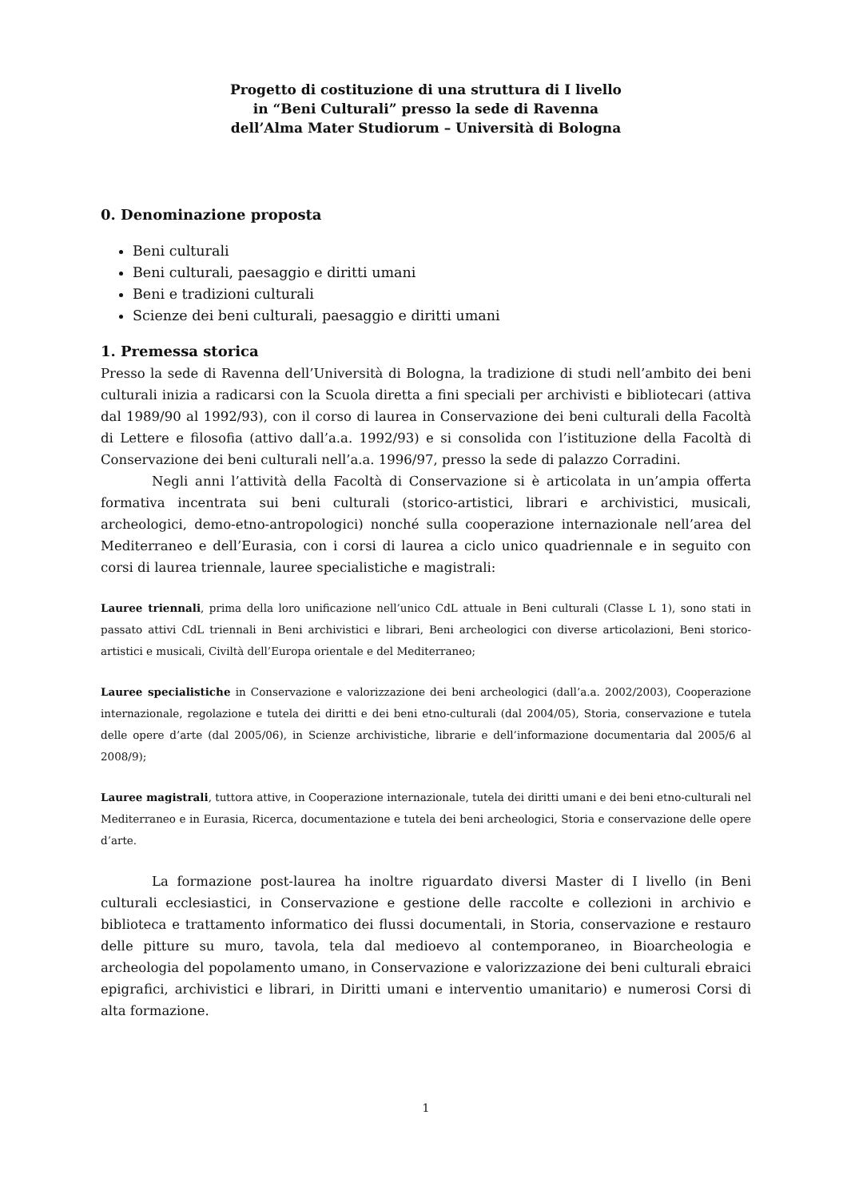Progetto di costituzione di una struttura di I livello
in “Beni Culturali” presso la sede di Ravenna
dell’Alma Mater Studiorum – Università di Bologna
0. Denominazione proposta
Beni culturali
Beni culturali, paesaggio e diritti umani
Beni e tradizioni culturali
Scienze dei beni culturali, paesaggio e diritti umani
1. Premessa storica
Presso la sede di Ravenna dell’Università di Bologna, la tradizione di studi nell’ambito dei beni culturali inizia a radicarsi con la Scuola diretta a fini speciali per archivisti e bibliotecari (attiva dal 1989/90 al 1992/93), con il corso di laurea in Conservazione dei beni culturali della Facoltà di Lettere e filosofia (attivo dall’a.a. 1992/93) e si consolida con l’istituzione della Facoltà di Conservazione dei beni culturali nell’a.a. 1996/97, presso la sede di palazzo Corradini.
Negli anni l’attività della Facoltà di Conservazione si è articolata in un’ampia offerta formativa incentrata sui beni culturali (storico-artistici, librari e archivistici, musicali, archeologici, demo-etno-antropologici) nonché sulla cooperazione internazionale nell’area del Mediterraneo e dell’Eurasia, con i corsi di laurea a ciclo unico quadriennale e in seguito con corsi di laurea triennale, lauree specialistiche e magistrali:
Lauree triennali, prima della loro unificazione nell’unico CdL attuale in Beni culturali (Classe L 1), sono stati in passato attivi CdL triennali in Beni archivistici e librari, Beni archeologici con diverse articolazioni, Beni storico-artistici e musicali, Civiltà dell’Europa orientale e del Mediterraneo;
Lauree specialistiche in Conservazione e valorizzazione dei beni archeologici (dall’a.a. 2002/2003), Cooperazione internazionale, regolazione e tutela dei diritti e dei beni etno-culturali (dal 2004/05), Storia, conservazione e tutela delle opere d’arte (dal 2005/06), in Scienze archivistiche, librarie e dell’informazione documentaria dal 2005/6 al 2008/9);
Lauree magistrali, tuttora attive, in Cooperazione internazionale, tutela dei diritti umani e dei beni etno-culturali nel Mediterraneo e in Eurasia, Ricerca, documentazione e tutela dei beni archeologici, Storia e conservazione delle opere d’arte.
La formazione post-laurea ha inoltre riguardato diversi Master di I livello (in Beni culturali ecclesiastici, in Conservazione e gestione delle raccolte e collezioni in archivio e biblioteca e trattamento informatico dei flussi documentali, in Storia, conservazione e restauro delle pitture su muro, tavola, tela dal medioevo al contemporaneo, in Bioarcheologia e archeologia del popolamento umano, in Conservazione e valorizzazione dei beni culturali ebraici epigrafici, archivistici e librari, in Diritti umani e interventio umanitario) e numerosi Corsi di alta formazione.
1